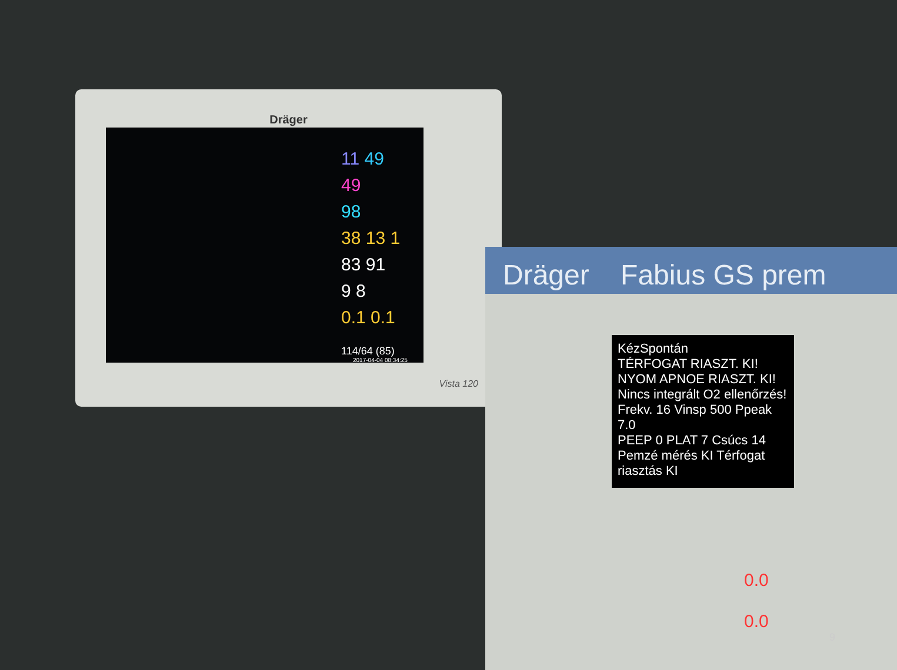Dräger
11 49
49
98
38 13 1
83 91
9 8
0.1 0.1
114/64 (85)
2017-04-04 08:34:25
Vista 120
Dräger Fabius GS prem
KézSpontán
TÉRFOGAT RIASZT. KI!
NYOM APNOE RIASZT. KI!
Nincs integrált O2 ellenőrzés!
Frekv. 16 Vinsp 500 Ppeak 7.0
PEEP 0 PLAT 7 Csúcs 14
Pemzé mérés KI Térfogat riasztás KI
0.0
0.0
9